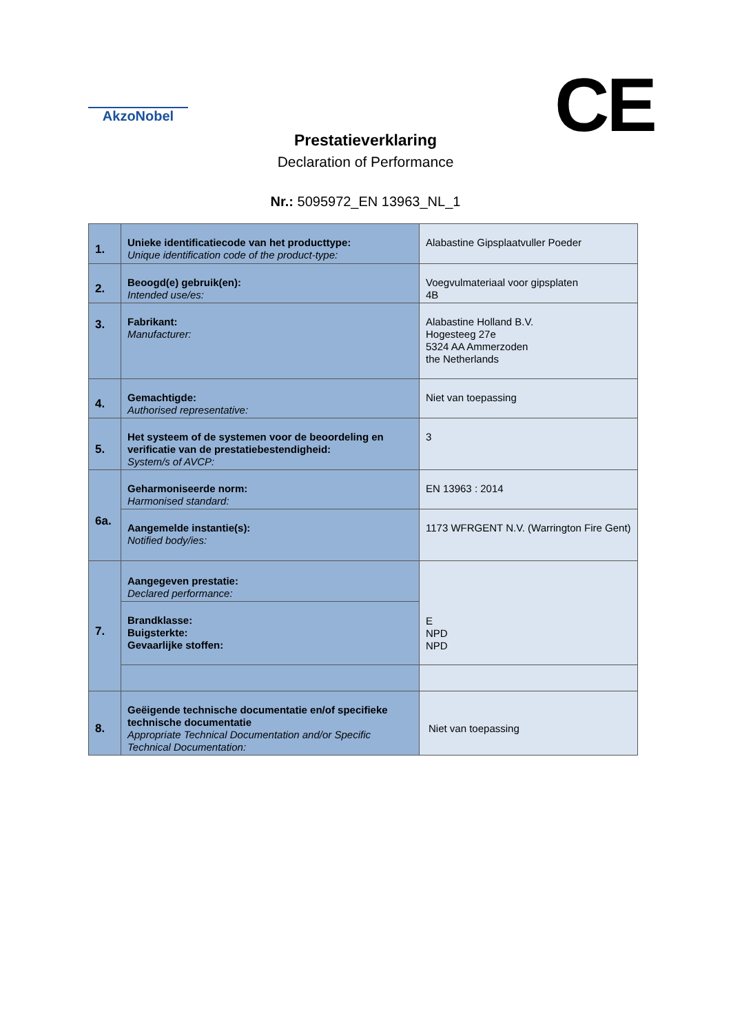AkzoNobel CE
Prestatieverklaring
Declaration of Performance
Nr.: 5095972_EN 13963_NL_1
| 1. | Unieke identificatiecode van het producttype: Unique identification code of the product-type: | Alabastine Gipsplaatvuller Poeder |
| 2. | Beoogd(e) gebruik(en): Intended use/es: | Voegvulmateriaal voor gipsplaten 4B |
| 3. | Fabrikant: Manufacturer: | Alabastine Holland B.V. Hogesteeg 27e 5324 AA Ammerzoden the Netherlands |
| 4. | Gemachtigde: Authorised representative: | Niet van toepassing |
| 5. | Het systeem of de systemen voor de beoordeling en verificatie van de prestatiebestendigheid: System/s of AVCP: | 3 |
| 6a. | Geharmoniseerde norm: Harmonised standard: | EN 13963 : 2014 |
| | Aangemelde instantie(s): Notified body/ies: | 1173 WFRGENT N.V. (Warrington Fire Gent) |
| 7. | Aangegeven prestatie: Declared performance: | E NPD NPD |
| | Brandklasse: Buigsterkte: Gevaarlijke stoffen: | |
| 8. | Geëigende technische documentatie en/of specifieke technische documentatie Appropriate Technical Documentation and/or Specific Technical Documentation: | Niet van toepassing |